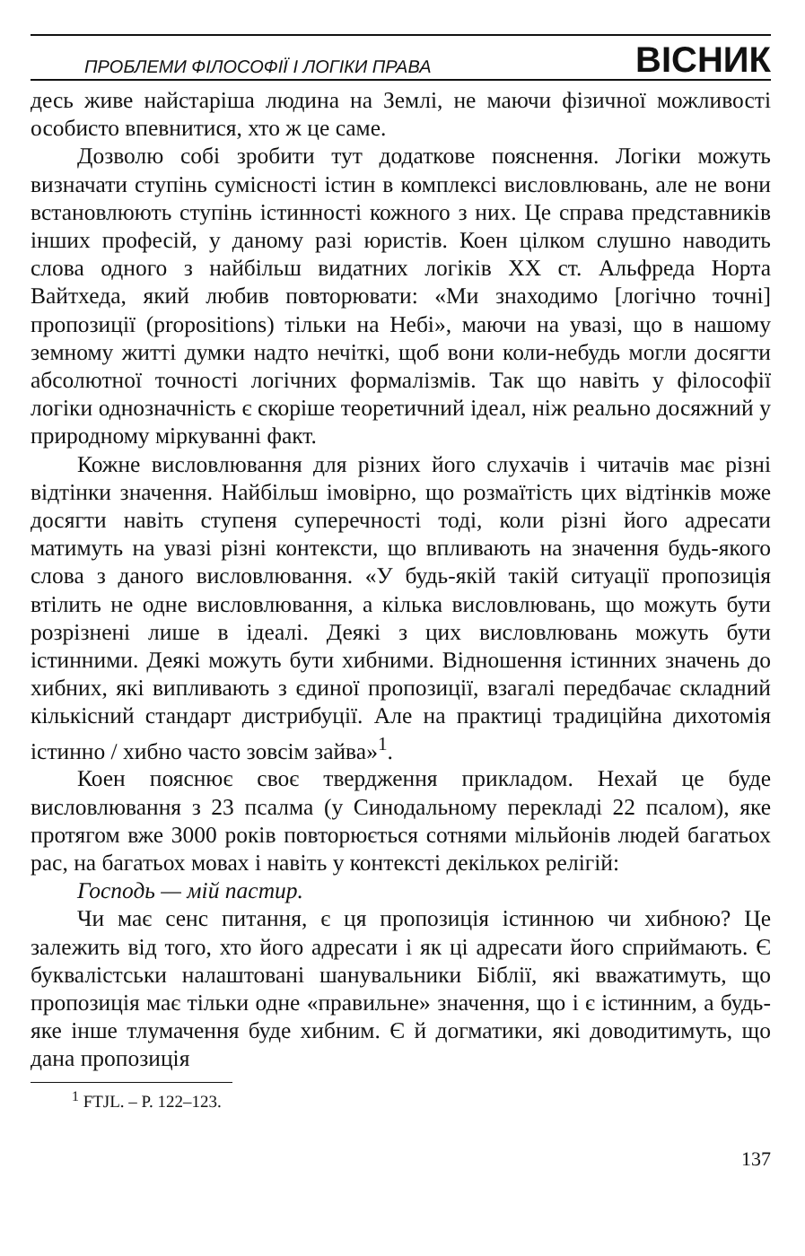ПРОБЛЕМИ ФІЛОСОФІЇ І ЛОГІКИ ПРАВА ВІСНИК
десь живе найстаріша людина на Землі, не маючи фізичної можливості особисто впевнитися, хто ж це саме.
Дозволю собі зробити тут додаткове пояснення. Логіки можуть визначати ступінь сумісності істин в комплексі висловлювань, але не вони встановлюють ступінь істинності кожного з них. Це справа представників інших професій, у даному разі юристів. Коен цілком слушно наводить слова одного з найбільш видатних логіків ХХ ст. Альфреда Норта Вайтхеда, який любив повторювати: «Ми знаходимо [логічно точні] пропозиції (propositions) тільки на Небі», маючи на увазі, що в нашому земному житті думки надто нечіткі, щоб вони коли-небудь могли досягти абсолютної точності логічних формалізмів. Так що навіть у філософії логіки однозначність є скоріше теоретичний ідеал, ніж реально досяжний у природному міркуванні факт.
Кожне висловлювання для різних його слухачів і читачів має різні відтінки значення. Найбільш імовірно, що розмаїтість цих відтінків може досягти навіть ступеня суперечності тоді, коли різні його адресати матимуть на увазі різні контексти, що впливають на значення будь-якого слова з даного висловлювання. «У будь-якій такій ситуації пропозиція втілить не одне висловлювання, а кілька висловлювань, що можуть бути розрізнені лише в ідеалі. Деякі з цих висловлювань можуть бути істинними. Деякі можуть бути хибними. Відношення істинних значень до хибних, які випливають з єдиної пропозиції, взагалі передбачає складний кількісний стандарт дистрибуції. Але на практиці традиційна дихотомія істинно / хибно часто зовсім зайва»<sup>1</sup>.
Коен пояснює своє твердження прикладом. Нехай це буде висловлювання з 23 псалма (у Синодальному перекладі 22 псалом), яке протягом вже 3000 років повторюється сотнями мільйонів людей багатьох рас, на багатьох мовах і навіть у контексті декількох релігій:
Господь — мій пастир.
Чи має сенс питання, є ця пропозиція істинною чи хибною? Це залежить від того, хто його адресати і як ці адресати його сприймають. Є буквалістськи налаштовані шанувальники Біблії, які вважатимуть, що пропозиція має тільки одне «правильне» значення, що і є істинним, а будь-яке інше тлумачення буде хибним. Є й догматики, які доводитимуть, що дана пропозиція
<sup>1</sup> FTJL. – P. 122–123.
137